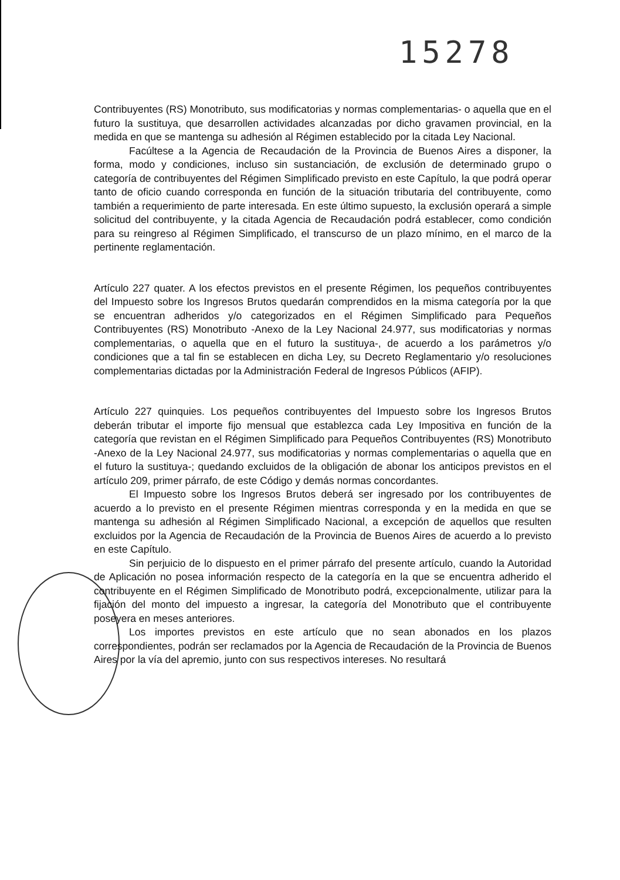15278
Contribuyentes (RS) Monotributo, sus modificatorias y normas complementarias- o aquella que en el futuro la sustituya, que desarrollen actividades alcanzadas por dicho gravamen provincial, en la medida en que se mantenga su adhesión al Régimen establecido por la citada Ley Nacional.
Facúltese a la Agencia de Recaudación de la Provincia de Buenos Aires a disponer, la forma, modo y condiciones, incluso sin sustanciación, de exclusión de determinado grupo o categoría de contribuyentes del Régimen Simplificado previsto en este Capítulo, la que podrá operar tanto de oficio cuando corresponda en función de la situación tributaria del contribuyente, como también a requerimiento de parte interesada. En este último supuesto, la exclusión operará a simple solicitud del contribuyente, y la citada Agencia de Recaudación podrá establecer, como condición para su reingreso al Régimen Simplificado, el transcurso de un plazo mínimo, en el marco de la pertinente reglamentación.
Artículo 227 quater. A los efectos previstos en el presente Régimen, los pequeños contribuyentes del Impuesto sobre los Ingresos Brutos quedarán comprendidos en la misma categoría por la que se encuentran adheridos y/o categorizados en el Régimen Simplificado para Pequeños Contribuyentes (RS) Monotributo -Anexo de la Ley Nacional 24.977, sus modificatorias y normas complementarias, o aquella que en el futuro la sustituya-, de acuerdo a los parámetros y/o condiciones que a tal fin se establecen en dicha Ley, su Decreto Reglamentario y/o resoluciones complementarias dictadas por la Administración Federal de Ingresos Públicos (AFIP).
Artículo 227 quinquies. Los pequeños contribuyentes del Impuesto sobre los Ingresos Brutos deberán tributar el importe fijo mensual que establezca cada Ley Impositiva en función de la categoría que revistan en el Régimen Simplificado para Pequeños Contribuyentes (RS) Monotributo -Anexo de la Ley Nacional 24.977, sus modificatorias y normas complementarias o aquella que en el futuro la sustituya-; quedando excluidos de la obligación de abonar los anticipos previstos en el artículo 209, primer párrafo, de este Código y demás normas concordantes.
El Impuesto sobre los Ingresos Brutos deberá ser ingresado por los contribuyentes de acuerdo a lo previsto en el presente Régimen mientras corresponda y en la medida en que se mantenga su adhesión al Régimen Simplificado Nacional, a excepción de aquellos que resulten excluidos por la Agencia de Recaudación de la Provincia de Buenos Aires de acuerdo a lo previsto en este Capítulo.
Sin perjuicio de lo dispuesto en el primer párrafo del presente artículo, cuando la Autoridad de Aplicación no posea información respecto de la categoría en la que se encuentra adherido el contribuyente en el Régimen Simplificado de Monotributo podrá, excepcionalmente, utilizar para la fijación del monto del impuesto a ingresar, la categoría del Monotributo que el contribuyente poseyera en meses anteriores.
Los importes previstos en este artículo que no sean abonados en los plazos correspondientes, podrán ser reclamados por la Agencia de Recaudación de la Provincia de Buenos Aires por la vía del apremio, junto con sus respectivos intereses. No resultará